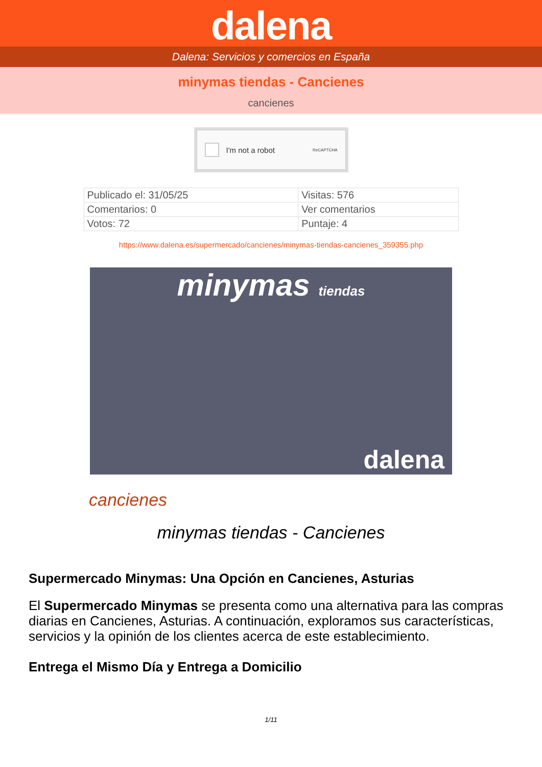dalena
Dalena: Servicios y comercios en España
minymas tiendas - Cancienes
cancienes
I'm not a robot ReCAPTCHA
| Publicado el: 31/05/25 | Visitas: 576 |
| Comentarios: 0 | Ver comentarios |
| Votos: 72 | Puntaje: 4 |
https://www.dalena.es/supermercado/cancienes/minymas-tiendas-cancienes_359355.php
minymas tiendas
dalena
cancienes
minymas tiendas - Cancienes
Supermercado Minymas: Una Opción en Cancienes, Asturias
El Supermercado Minymas se presenta como una alternativa para las compras diarias en Cancienes, Asturias. A continuación, exploramos sus características, servicios y la opinión de los clientes acerca de este establecimiento.
Entrega el Mismo Día y Entrega a Domicilio
1/11